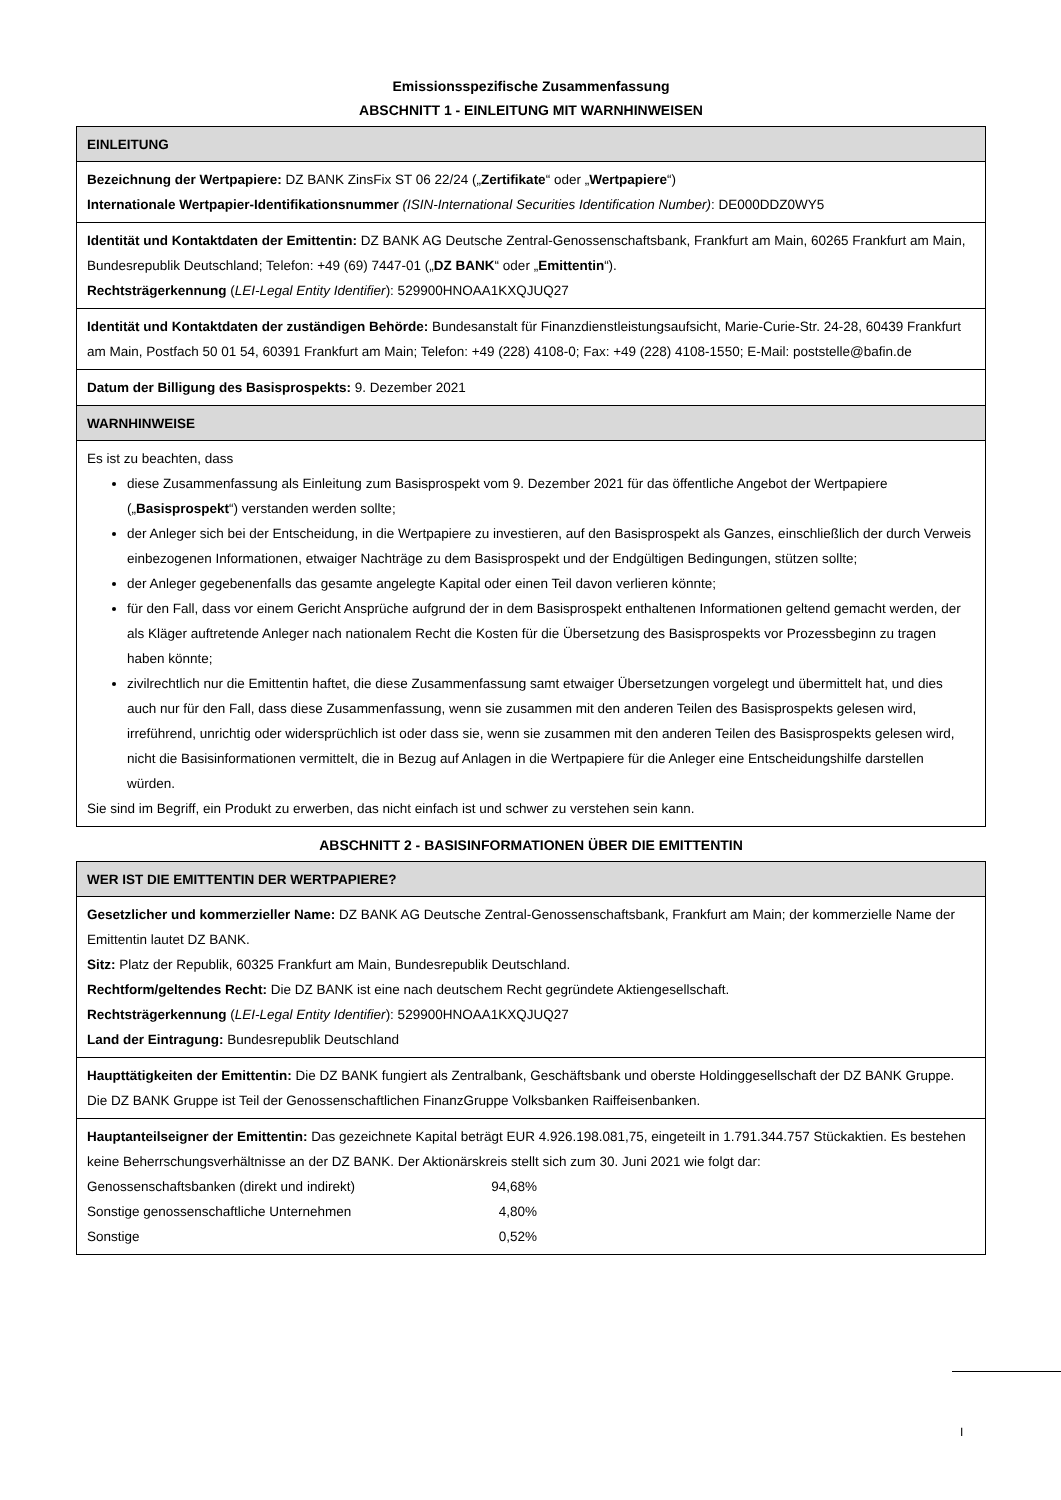Emissionsspezifische Zusammenfassung
ABSCHNITT 1 - EINLEITUNG MIT WARNHINWEISEN
| EINLEITUNG |
| --- |
| Bezeichnung der Wertpapiere: DZ BANK ZinsFix ST 06 22/24 („ Zertifikate “ oder „ Wertpapiere “) Internationale Wertpapier-Identifikationsnummer (ISIN-International Securities Identification Number) : DE000DDZ0WY5 |
| Identität und Kontaktdaten der Emittentin: DZ BANK AG Deutsche Zentral-Genossenschaftsbank, Frankfurt am Main, 60265 Frankfurt am Main, Bundesrepublik Deutschland; Telefon: +49 (69) 7447-01 („ DZ BANK “ oder „ Emittentin “). Rechtsträgerkennung ( LEI-Legal Entity Identifier ): 529900HNOAA1KXQJUQ27 |
| Identität und Kontaktdaten der zuständigen Behörde: Bundesanstalt für Finanzdienstleistungsaufsicht, Marie-Curie-Str. 24-28, 60439 Frankfurt am Main, Postfach 50 01 54, 60391 Frankfurt am Main; Telefon: +49 (228) 4108-0; Fax: +49 (228) 4108-1550; E-Mail: poststelle@bafin.de |
| Datum der Billigung des Basisprospekts: 9. Dezember 2021 |
| WARNHINWEISE |
| Es ist zu beachten, dass diese Zusammenfassung als Einleitung zum Basisprospekt vom 9. Dezember 2021 für das öffentliche Angebot der Wertpapiere („ Basisprospekt “) verstanden werden sollte; der Anleger sich bei der Entscheidung, in die Wertpapiere zu investieren, auf den Basisprospekt als Ganzes, einschließlich der durch Verweis einbezogenen Informationen, etwaiger Nachträge zu dem Basisprospekt und der Endgültigen Bedingungen, stützen sollte; der Anleger gegebenenfalls das gesamte angelegte Kapital oder einen Teil davon verlieren könnte; für den Fall, dass vor einem Gericht Ansprüche aufgrund der in dem Basisprospekt enthaltenen Informationen geltend gemacht werden, der als Kläger auftretende Anleger nach nationalem Recht die Kosten für die Übersetzung des Basisprospekts vor Prozessbeginn zu tragen haben könnte; zivilrechtlich nur die Emittentin haftet, die diese Zusammenfassung samt etwaiger Übersetzungen vorgelegt und übermittelt hat, und dies auch nur für den Fall, dass diese Zusammenfassung, wenn sie zusammen mit den anderen Teilen des Basisprospekts gelesen wird, irreführend, unrichtig oder widersprüchlich ist oder dass sie, wenn sie zusammen mit den anderen Teilen des Basisprospekts gelesen wird, nicht die Basisinformationen vermittelt, die in Bezug auf Anlagen in die Wertpapiere für die Anleger eine Entscheidungshilfe darstellen würden. Sie sind im Begriff, ein Produkt zu erwerben, das nicht einfach ist und schwer zu verstehen sein kann. |
ABSCHNITT 2 - BASISINFORMATIONEN ÜBER DIE EMITTENTIN
| WER IST DIE EMITTENTIN DER WERTPAPIERE? |
| --- |
| Gesetzlicher und kommerzieller Name: DZ BANK AG Deutsche Zentral-Genossenschaftsbank, Frankfurt am Main; der kommerzielle Name der Emittentin lautet DZ BANK. Sitz: Platz der Republik, 60325 Frankfurt am Main, Bundesrepublik Deutschland. Rechtform/geltendes Recht: Die DZ BANK ist eine nach deutschem Recht gegründete Aktiengesellschaft. Rechtsträgerkennung ( LEI-Legal Entity Identifier ): 529900HNOAA1KXQJUQ27 Land der Eintragung: Bundesrepublik Deutschland |
| Haupttätigkeiten der Emittentin: Die DZ BANK fungiert als Zentralbank, Geschäftsbank und oberste Holdinggesellschaft der DZ BANK Gruppe. Die DZ BANK Gruppe ist Teil der Genossenschaftlichen FinanzGruppe Volksbanken Raiffeisenbanken. |
| Hauptanteilseigner der Emittentin: Das gezeichnete Kapital beträgt EUR 4.926.198.081,75, eingeteilt in 1.791.344.757 Stückaktien. Es bestehen keine Beherrschungsverhältnisse an der DZ BANK. Der Aktionärskreis stellt sich zum 30. Juni 2021 wie folgt dar: / Genossenschaftsbanken (direkt und indirekt) / 94,68% / / Sonstige genossenschaftliche Unternehmen / 4,80% / / Sonstige / 0,52% / |
I